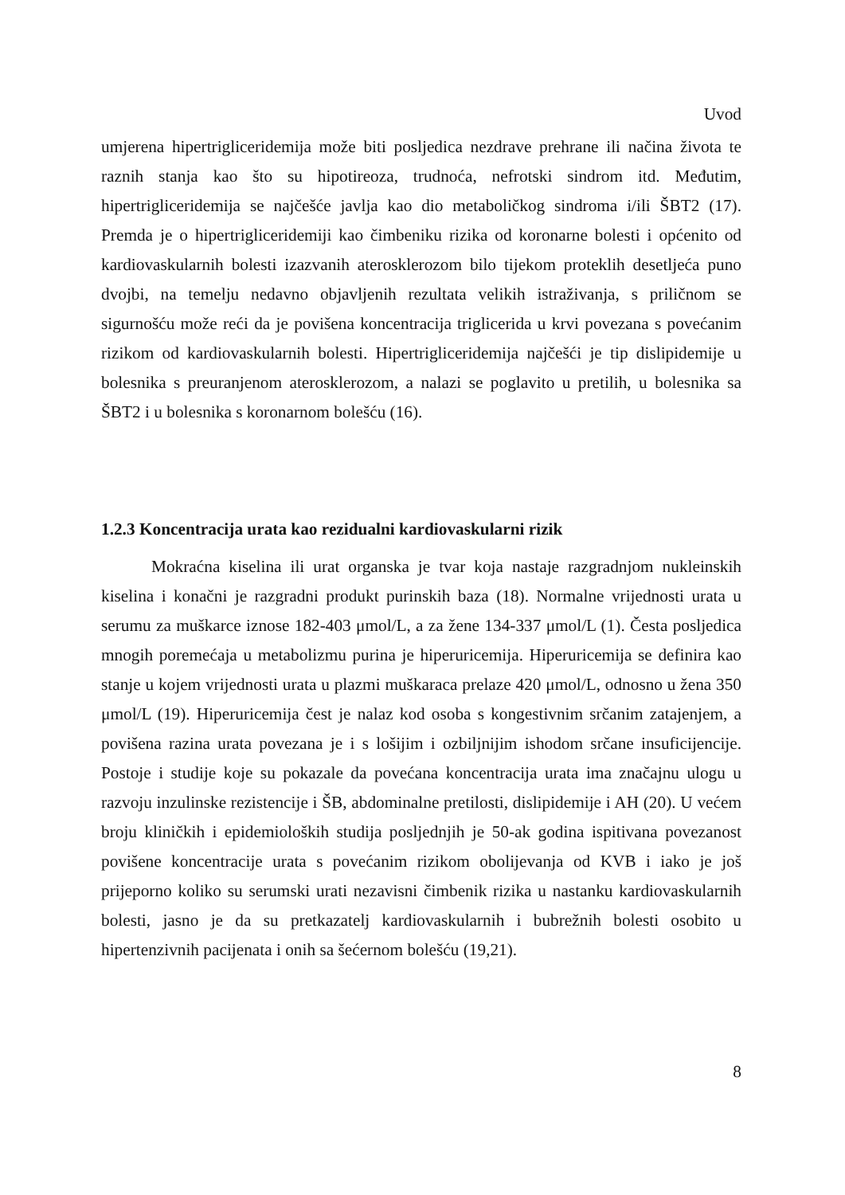Uvod
umjerena hipertrigliceridemija može biti posljedica nezdrave prehrane ili načina života te raznih stanja kao što su hipotireoza, trudnoća, nefrotski sindrom itd. Međutim, hipertrigliceridemija se najčešće javlja kao dio metaboličkog sindroma i/ili ŠBT2 (17). Premda je o hipertrigliceridemiji kao čimbeniku rizika od koronarne bolesti i općenito od kardiovaskularnih bolesti izazvanih aterosklerozom bilo tijekom proteklih desetljeća puno dvojbi, na temelju nedavno objavljenih rezultata velikih istraživanja, s priličnom se sigurnošću može reći da je povišena koncentracija triglicerida u krvi povezana s povećanim rizikom od kardiovaskularnih bolesti. Hipertrigliceridemija najčešći je tip dislipidemije u bolesnika s preuranjenom aterosklerozom, a nalazi se poglavito u pretilih, u bolesnika sa ŠBT2 i u bolesnika s koronarnom bolešću (16).
1.2.3 Koncentracija urata kao rezidualni kardiovaskularni rizik
Mokraćna kiselina ili urat organska je tvar koja nastaje razgradnjom nukleinskih kiselina i konačni je razgradni produkt purinskih baza (18). Normalne vrijednosti urata u serumu za muškarce iznose 182-403 μmol/L, a za žene 134-337 μmol/L (1). Česta posljedica mnogih poremećaja u metabolizmu purina je hiperuricemija. Hiperuricemija se definira kao stanje u kojem vrijednosti urata u plazmi muškaraca prelaze 420 μmol/L, odnosno u žena 350 μmol/L (19). Hiperuricemija čest je nalaz kod osoba s kongestivnim srčanim zatajenjem, a povišena razina urata povezana je i s lošijim i ozbiljnijim ishodom srčane insuficijencije. Postoje i studije koje su pokazale da povećana koncentracija urata ima značajnu ulogu u razvoju inzulinske rezistencije i ŠB, abdominalne pretilosti, dislipidemije i AH (20). U većem broju kliničkih i epidemioloških studija posljednjih je 50-ak godina ispitivana povezanost povišene koncentracije urata s povećanim rizikom obolijevanja od KVB i iako je još prijeporno koliko su serumski urati nezavisni čimbenik rizika u nastanku kardiovaskularnih bolesti, jasno je da su pretkazatelj kardiovaskularnih i bubrežnih bolesti osobito u hipertenzivnih pacijenata i onih sa šećernom bolešću (19,21).
8